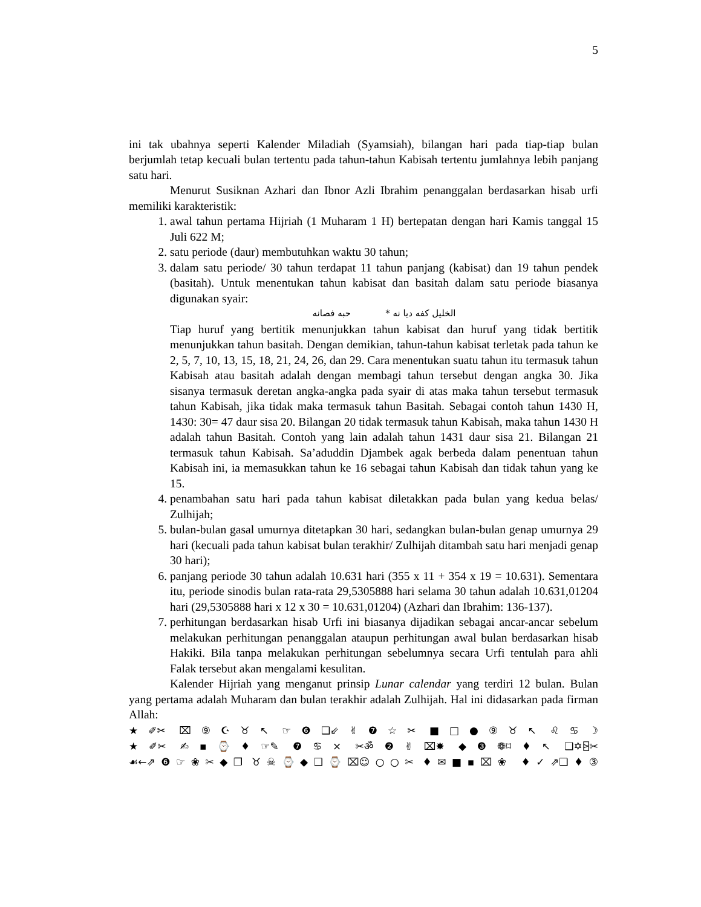5
ini tak ubahnya seperti Kalender Miladiah (Syamsiah), bilangan hari pada tiap-tiap bulan berjumlah tetap kecuali bulan tertentu pada tahun-tahun Kabisah tertentu jumlahnya lebih panjang satu hari.
Menurut Susiknan Azhari dan Ibnor Azli Ibrahim penanggalan berdasarkan hisab urfi memiliki karakteristik:
1. awal tahun pertama Hijriah (1 Muharam 1 H) bertepatan dengan hari Kamis tanggal 15 Juli 622 M;
2. satu periode (daur) membutuhkan waktu 30 tahun;
3. dalam satu periode/ 30 tahun terdapat 11 tahun panjang (kabisat) dan 19 tahun pendek (basitah). Untuk menentukan tahun kabisat dan basitah dalam satu periode biasanya digunakan syair:
الخليل كفه ديا نه * حبه فصانه
Tiap huruf yang bertitik menunjukkan tahun kabisat dan huruf yang tidak bertitik menunjukkan tahun basitah. Dengan demikian, tahun-tahun kabisat terletak pada tahun ke 2, 5, 7, 10, 13, 15, 18, 21, 24, 26, dan 29. Cara menentukan suatu tahun itu termasuk tahun Kabisah atau basitah adalah dengan membagi tahun tersebut dengan angka 30. Jika sisanya termasuk deretan angka-angka pada syair di atas maka tahun tersebut termasuk tahun Kabisah, jika tidak maka termasuk tahun Basitah. Sebagai contoh tahun 1430 H, 1430: 30= 47 daur sisa 20. Bilangan 20 tidak termasuk tahun Kabisah, maka tahun 1430 H adalah tahun Basitah. Contoh yang lain adalah tahun 1431 daur sisa 21. Bilangan 21 termasuk tahun Kabisah. Sa’aduddin Djambek agak berbeda dalam penentuan tahun Kabisah ini, ia memasukkan tahun ke 16 sebagai tahun Kabisah dan tidak tahun yang ke 15.
4. penambahan satu hari pada tahun kabisat diletakkan pada bulan yang kedua belas/ Zulhijah;
5. bulan-bulan gasal umurnya ditetapkan 30 hari, sedangkan bulan-bulan genap umurnya 29 hari (kecuali pada tahun kabisat bulan terakhir/ Zulhijah ditambah satu hari menjadi genap 30 hari);
6. panjang periode 30 tahun adalah 10.631 hari (355 x 11 + 354 x 19 = 10.631). Sementara itu, periode sinodis bulan rata-rata 29,5305888 hari selama 30 tahun adalah 10.631,01204 hari (29,5305888 hari x 12 x 30 = 10.631,01204) (Azhari dan Ibrahim: 136-137).
7. perhitungan berdasarkan hisab Urfi ini biasanya dijadikan sebagai ancar-ancar sebelum melakukan perhitungan penanggalan ataupun perhitungan awal bulan berdasarkan hisab Hakiki. Bila tanpa melakukan perhitungan sebelumnya secara Urfi tentulah para ahli Falak tersebut akan mengalami kesulitan.
Kalender Hijriah yang menganut prinsip Lunar calendar yang terdiri 12 bulan. Bulan yang pertama adalah Muharam dan bulan terakhir adalah Zulhijah. Hal ini didasarkan pada firman Allah:
★✐✂ ⌧⑨☪♉↖ ☞❻❑⇙✌❼☆✂ ■□●⑨♉↖ ♌♋☽
★✐✂ ✍▪⌚♦☞✎ ❼♋× ✂ॐ❷✌⌧✸ ◆❸❁⌑♦↖ ❑✡⍄✂
☙←⇗❻☞❀✂◆❐ ♉☠⌚◆❑⌚⌧☺○○✂ ♦✉■▪⌧❀ ♦✓⇗❑♦③